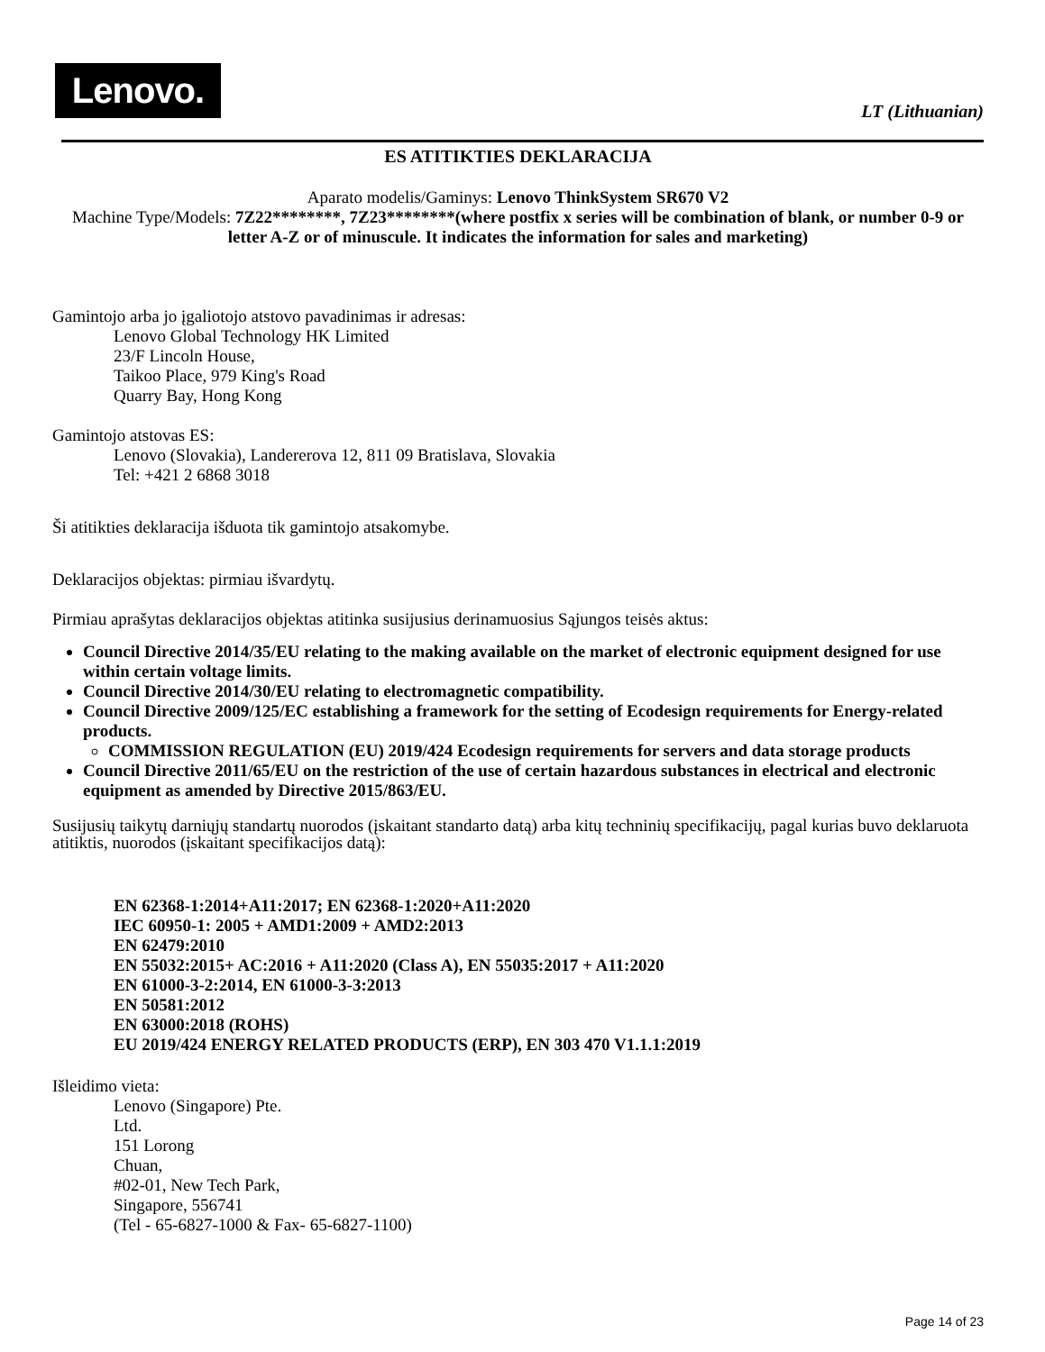Lenovo.
LT (Lithuanian)
ES ATITIKTIES DEKLARACIJA
Aparato modelis/Gaminys: Lenovo ThinkSystem SR670 V2
Machine Type/Models: 7Z22********, 7Z23********(where postfix x series will be combination of blank, or number 0-9 or letter A-Z or of minuscule. It indicates the information for sales and marketing)
Gamintojo arba jo įgaliotojo atstovo pavadinimas ir adresas:
Lenovo Global Technology HK Limited
23/F Lincoln House,
Taikoo Place, 979 King's Road
Quarry Bay, Hong Kong
Gamintojo atstovas ES:
Lenovo (Slovakia), Landererova 12, 811 09 Bratislava, Slovakia
Tel: +421 2 6868 3018
Ši atitikties deklaracija išduota tik gamintojo atsakomybe.
Deklaracijos objektas: pirmiau išvardytų.
Pirmiau aprašytas deklaracijos objektas atitinka susijusius derinamuosius Sąjungos teisės aktus:
Council Directive 2014/35/EU relating to the making available on the market of electronic equipment designed for use within certain voltage limits.
Council Directive 2014/30/EU relating to electromagnetic compatibility.
Council Directive 2009/125/EC establishing a framework for the setting of Ecodesign requirements for Energy-related products.
COMMISSION REGULATION (EU) 2019/424 Ecodesign requirements for servers and data storage products
Council Directive 2011/65/EU on the restriction of the use of certain hazardous substances in electrical and electronic equipment as amended by Directive 2015/863/EU.
Susijusių taikytų darniųjų standartų nuorodos (įskaitant standarto datą) arba kitų techninių specifikacijų, pagal kurias buvo deklaruota atitiktis, nuorodos (įskaitant specifikacijos datą):
EN 62368-1:2014+A11:2017; EN 62368-1:2020+A11:2020
IEC 60950-1: 2005 + AMD1:2009 + AMD2:2013
EN 62479:2010
EN 55032:2015+ AC:2016 + A11:2020 (Class A), EN 55035:2017 + A11:2020
EN 61000-3-2:2014, EN 61000-3-3:2013
EN 50581:2012
EN 63000:2018 (ROHS)
EU 2019/424 ENERGY RELATED PRODUCTS (ERP), EN 303 470 V1.1.1:2019
Išleidimo vieta:
Lenovo (Singapore) Pte.
Ltd.
151 Lorong
Chuan,
#02-01, New Tech Park,
Singapore, 556741
(Tel - 65-6827-1000 & Fax- 65-6827-1100)
Page 14 of 23